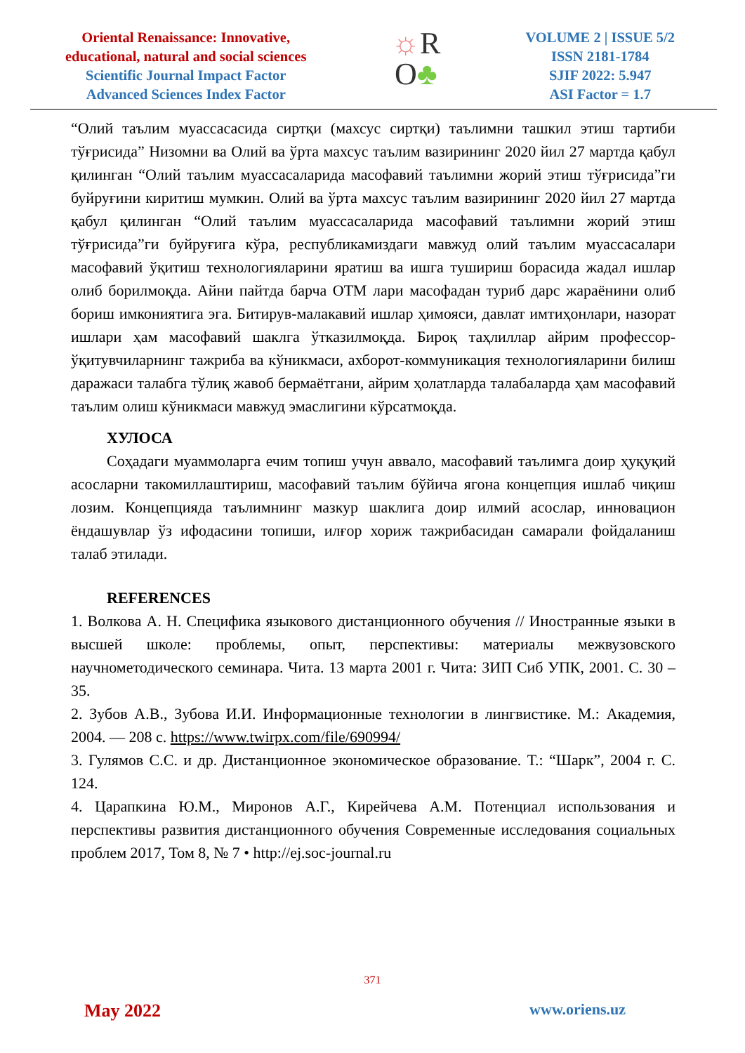Oriental Renaissance: Innovative,
educational, natural and social sciences
Scientific Journal Impact Factor
Advanced Sciences Index Factor
☼R
O♣
VOLUME 2 | ISSUE 5/2
ISSN 2181-1784
SJIF 2022: 5.947
ASI Factor = 1.7
“Олий таълим муассасасида сиртқи (махсус сиртқи) таълимни ташкил этиш тартиби тўғрисида” Низомни ва Олий ва ўрта махсус таълим вазирининг 2020 йил 27 мартда қабул қилинган “Олий таълим муассасаларида масофавий таълимни жорий этиш тўғрисида”ги буйруғини киритиш мумкин. Олий ва ўрта махсус таълим вазирининг 2020 йил 27 мартда қабул қилинган “Олий таълим муассасаларида масофавий таълимни жорий этиш тўғрисида”ги буйруғига кўра, республикамиздаги мавжуд олий таълим муассасалари масофавий ўқитиш технологияларини яратиш ва ишга тушириш борасида жадал ишлар олиб борилмоқда. Айни пайтда барча ОТМ лари масофадан туриб дарс жараёнини олиб бориш имкониятига эга. Битирув-малакавий ишлар ҳимояси, давлат имтиҳонлари, назорат ишлари ҳам масофавий шаклга ўтказилмоқда. Бироқ таҳлиллар айрим профессор-ўқитувчиларнинг тажриба ва кўникмаси, ахборот-коммуникация технологияларини билиш даражаси талабга тўлиқ жавоб бермаётгани, айрим ҳолатларда талабаларда ҳам масофавий таълим олиш кўникмаси мавжуд эмаслигини кўрсатмоқда.
ХУЛОСА
Соҳадаги муаммоларга ечим топиш учун аввало, масофавий таълимга доир ҳуқуқий асосларни такомиллаштириш, масофавий таълим бўйича ягона концепция ишлаб чиқиш лозим. Концепцияда таълимнинг мазкур шаклига доир илмий асослар, инновацион ёндашувлар ўз ифодасини топиши, илғор хориж тажрибасидан самарали фойдаланиш талаб этилади.
REFERENCES
1. Волкова А. Н. Специфика языкового дистанционного обучения // Иностранные языки в высшей школе: проблемы, опыт, перспективы: материалы межвузовского научнометодического семинара. Чита. 13 марта 2001 г. Чита: ЗИП Сиб УПК, 2001. С. 30 – 35.
2. Зубов А.В., Зубова И.И. Информационные технологии в лингвистике. М.: Академия, 2004. — 208 с. https://www.twirpx.com/file/690994/
3. Гулямов С.С. и др. Дистанционное экономическое образование. Т.: “Шарк”, 2004 г. С. 124.
4. Царапкина Ю.М., Миронов А.Г., Кирейчева А.М. Потенциал использования и перспективы развития дистанционного обучения Современные исследования социальных проблем 2017, Том 8, № 7 • http://ej.soc-journal.ru
371
May 2022 www.oriens.uz